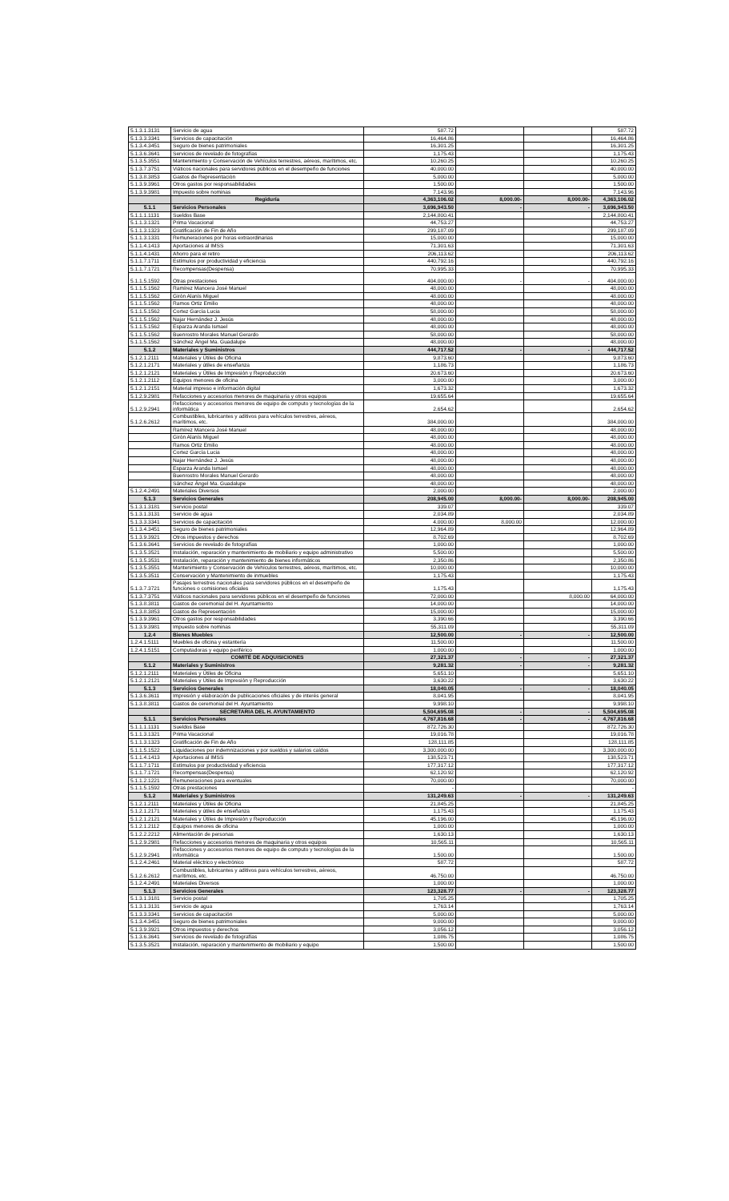| 5.1.3.1.3131 | Servicio de agua | 587.72 | | | 587.72 |
| 5.1.3.3.3341 | Servicios de capacitación | 16,464.86 | | | 16,464.86 |
| 5.1.3.4.3451 | Seguro de bienes patrimoniales | 16,301.25 | | | 16,301.25 |
| 5.1.3.6.3641 | Servicios de revelado de fotografías | 1,175.43 | | | 1,175.43 |
| 5.1.3.5.3551 | Mantenimiento y Conservación de Vehículos terrestres, aéreos, marítimos, etc. | 10,260.25 | | | 10,260.25 |
| 5.1.3.7.3751 | Viáticos nacionales para servidores públicos en el desempeño de funciones | 40,000.00 | | | 40,000.00 |
| 5.1.3.8.3853 | Gastos de Representación | 5,000.00 | | | 5,000.00 |
| 5.1.3.9.3961 | Otros gastos por responsabilidades | 1,500.00 | | | 1,500.00 |
| 5.1.3.9.3981 | Impuesto sobre nominas | 7,143.96 | | | 7,143.96 |
| | Regiduría | 4,363,106.02 | 8,000.00- | 8,000.00- | 4,363,106.02 |
| 5.1.1 | Servicios Personales | 3,696,943.50 | - | - | 3,696,943.50 |
| 5.1.1.1.1131 | Sueldos Base | 2,144,800.41 | | | 2,144,800.41 |
| 5.1.1.3.1321 | Prima Vacacional | 44,753.27 | | | 44,753.27 |
| 5.1.1.3.1323 | Gratificación de Fin de Año | 299,187.09 | | | 299,187.09 |
| 5.1.1.3.1331 | Remuneraciones por horas extraordinarias | 15,000.00 | | | 15,000.00 |
| 5.1.1.4.1413 | Aportaciones al IMSS | 71,301.63 | | | 71,301.63 |
| 5.1.1.4.1431 | Ahorro para el retiro | 206,113.62 | | | 206,113.62 |
| 5.1.1.7.1711 | Estímulos por productividad y eficiencia | 440,792.16 | | | 440,792.16 |
| 5.1.1.7.1721 | Recompensas(Despensa) | 70,995.33 | | | 70,995.33 |
| 5.1.1.5.1592 | Otras prestaciones | 404,000.00 | - | - | 404,000.00 |
| 5.1.1.5.1562 | Ramírez Mancera José Manuel | 48,000.00 | | | 48,000.00 |
| 5.1.1.5.1562 | Girón Alanís Miguel | 48,000.00 | | | 48,000.00 |
| 5.1.1.5.1562 | Ramos Ortiz Emilio | 48,000.00 | | | 48,000.00 |
| 5.1.1.5.1562 | Cortez García Lucia | 58,000.00 | | | 58,000.00 |
| 5.1.1.5.1562 | Najar Hernández J. Jesús | 48,000.00 | | | 48,000.00 |
| 5.1.1.5.1562 | Esparza Aranda Ismael | 48,000.00 | | | 48,000.00 |
| 5.1.1.5.1562 | Buenrostro Morales Manuel Gerardo | 58,000.00 | | | 58,000.00 |
| 5.1.1.5.1562 | Sánchez Ángel Ma. Guadalupe | 48,000.00 | | | 48,000.00 |
| 5.1.2 | Materiales y Suministros | 444,717.52 | - | - | 444,717.52 |
| 5.1.2.1.2111 | Materiales y Útiles de Oficina | 9,873.60 | | | 9,873.60 |
| 5.1.2.1.2171 | Materiales y útiles de enseñanza | 1,186.73 | | | 1,186.73 |
| 5.1.2.1.2121 | Materiales y Útiles de Impresión y Reproducción | 20,673.60 | | | 20,673.60 |
| 5.1.2.1.2112 | Equipos menores de oficina | 3,000.00 | | | 3,000.00 |
| 5.1.2.1.2151 | Material impreso e información digital | 1,673.32 | | | 1,673.32 |
| 5.1.2.9.2981 | Refacciones y accesorios menores de maquinaria y otros equipos | 19,655.64 | | | 19,655.64 |
| 5.1.2.9.2941 | Refacciones y accesorios menores de equipo de computo y tecnologías de la informática | 2,654.62 | | | 2,654.62 |
| 5.1.2.6.2612 | Combustibles, lubricantes y aditivos para vehículos terrestres, aéreos, marítimos, etc. | 384,000.00 | | | 384,000.00 |
| | Ramírez Mancera José Manuel | 48,000.00 | | | 48,000.00 |
| | Girón Alanís Miguel | 48,000.00 | | | 48,000.00 |
| | Ramos Ortiz Emilio | 48,000.00 | | | 48,000.00 |
| | Cortez García Lucia | 48,000.00 | | | 48,000.00 |
| | Najar Hernández J. Jesús | 48,000.00 | | | 48,000.00 |
| | Esparza Aranda Ismael | 48,000.00 | | | 48,000.00 |
| | Buenrostro Morales Manuel Gerardo | 48,000.00 | | | 48,000.00 |
| | Sánchez Ángel Ma. Guadalupe | 48,000.00 | | | 48,000.00 |
| 5.1.2.4.2491 | Materiales Diversos | 2,000.00 | | | 2,000.00 |
| 5.1.3 | Servicios Generales | 208,945.00 | 8,000.00- | 8,000.00- | 208,945.00 |
| 5.1.3.1.3181 | Servicio postal | 339.07 | | | 339.07 |
| 5.1.3.1.3131 | Servicio de agua | 2,034.89 | | | 2,034.89 |
| 5.1.3.3.3341 | Servicios de capacitación | 4,000.00 | 8,000.00 | | 12,000.00 |
| 5.1.3.4.3451 | Seguro de bienes patrimoniales | 12,964.89 | | | 12,964.89 |
| 5.1.3.9.3921 | Otros impuestos y derechos | 8,702.69 | | | 8,702.69 |
| 5.1.3.6.3641 | Servicios de revelado de fotografías | 1,000.00 | | | 1,000.00 |
| 5.1.3.5.3521 | Instalación, reparación y mantenimiento de mobiliario y equipo administrativo | 5,500.00 | | | 5,500.00 |
| 5.1.3.5.3531 | Instalación, reparación y mantenimiento de bienes informáticos | 2,350.86 | | | 2,350.86 |
| 5.1.3.5.3551 | Mantenimiento y Conservación de Vehículos terrestres, aéreos, marítimos, etc. | 10,000.00 | | | 10,000.00 |
| 5.1.3.5.3511 | Conservación y Mantenimiento de inmuebles | 1,175.43 | | | 1,175.43 |
| 5.1.3.7.3721 | Pasajes terrestres nacionales para servidores públicos en el desempeño de funciones o comisiones oficiales | 1,175.43 | | | 1,175.43 |
| 5.1.3.7.3751 | Viáticos nacionales para servidores públicos en el desempeño de funciones | 72,000.00 | | 8,000.00 | 64,000.00 |
| 5.1.3.8.3811 | Gastos de ceremonial del H. Ayuntamiento | 14,000.00 | | | 14,000.00 |
| 5.1.3.8.3853 | Gastos de Representación | 15,000.00 | | | 15,000.00 |
| 5.1.3.9.3961 | Otros gastos por responsabilidades | 3,390.66 | | | 3,390.66 |
| 5.1.3.9.3981 | Impuesto sobre nominas | 55,311.09 | | | 55,311.09 |
| 1.2.4 | Bienes Muebles | 12,500.00 | - | - | 12,500.00 |
| 1.2.4.1.5111 | Muebles de oficina y estantería | 11,500.00 | | | 11,500.00 |
| 1.2.4.1.5151 | Computadoras y equipo periférico | 1,000.00 | | | 1,000.00 |
| | COMITÉ DE ADQUISICIONES | 27,321.37 | - | - | 27,321.37 |
| 5.1.2 | Materiales y Suministros | 9,281.32 | - | - | 9,281.32 |
| 5.1.2.1.2111 | Materiales y Útiles de Oficina | 5,651.10 | | | 5,651.10 |
| 5.1.2.1.2121 | Materiales y Útiles de Impresión y Reproducción | 3,630.22 | | | 3,630.22 |
| 5.1.3 | Servicios Generales | 18,040.05 | - | - | 18,040.05 |
| 5.1.3.6.3611 | Impresión y elaboración de publicaciones oficiales y de interés general | 8,041.95 | | | 8,041.95 |
| 5.1.3.8.3811 | Gastos de ceremonial del H. Ayuntamiento | 9,998.10 | | | 9,998.10 |
| | SECRETARIA DEL H. AYUNTAMIENTO | 5,504,695.08 | - | - | 5,504,695.08 |
| 5.1.1 | Servicios Personales | 4,767,816.68 | - | - | 4,767,816.68 |
| 5.1.1.1.1131 | Sueldos Base | 872,726.30 | | | 872,726.30 |
| 5.1.1.3.1321 | Prima Vacacional | 19,016.78 | | | 19,016.78 |
| 5.1.1.3.1323 | Gratificación de Fin de Año | 128,111.85 | | | 128,111.85 |
| 5.1.1.5.1522 | Liquidaciones por indemnizaciones y por sueldos y salarios caídos | 3,300,000.00 | | | 3,300,000.00 |
| 5.1.1.4.1413 | Aportaciones al IMSS | 138,523.71 | | | 138,523.71 |
| 5.1.1.7.1711 | Estímulos por productividad y eficiencia | 177,317.12 | | | 177,317.12 |
| 5.1.1.7.1721 | Recompensas(Despensa) | 62,120.92 | | | 62,120.92 |
| 5.1.1.2.1221 | Remuneraciones para eventuales | 70,000.00 | | | 70,000.00 |
| 5.1.1.5.1592 | Otras prestaciones | - | | | - |
| 5.1.2 | Materiales y Suministros | 131,249.63 | - | - | 131,249.63 |
| 5.1.2.1.2111 | Materiales y Útiles de Oficina | 21,845.25 | | | 21,845.25 |
| 5.1.2.1.2171 | Materiales y útiles de enseñanza | 1,175.43 | | | 1,175.43 |
| 5.1.2.1.2121 | Materiales y Útiles de Impresión y Reproducción | 45,196.00 | | | 45,196.00 |
| 5.1.2.1.2112 | Equipos menores de oficina | 1,000.00 | | | 1,000.00 |
| 5.1.2.2.2212 | Alimentación de personas | 1,630.13 | | | 1,630.13 |
| 5.1.2.9.2981 | Refacciones y accesorios menores de maquinaria y otros equipos | 10,565.11 | | | 10,565.11 |
| 5.1.2.9.2941 | Refacciones y accesorios menores de equipo de computo y tecnologías de la informática | 1,500.00 | | | 1,500.00 |
| 5.1.2.4.2461 | Material eléctrico y electrónico | 587.72 | | | 587.72 |
| 5.1.2.6.2612 | Combustibles, lubricantes y aditivos para vehículos terrestres, aéreos, marítimos, etc. | 46,750.00 | | | 46,750.00 |
| 5.1.2.4.2491 | Materiales Diversos | 1,000.00 | | | 1,000.00 |
| 5.1.3 | Servicios Generales | 123,328.77 | - | - | 123,328.77 |
| 5.1.3.1.3181 | Servicio postal | 1,705.25 | | | 1,705.25 |
| 5.1.3.1.3131 | Servicio de agua | 1,763.14 | | | 1,763.14 |
| 5.1.3.3.3341 | Servicios de capacitación | 5,000.00 | | | 5,000.00 |
| 5.1.3.4.3451 | Seguro de bienes patrimoniales | 9,000.00 | | | 9,000.00 |
| 5.1.3.9.3921 | Otros impuestos y derechos | 3,056.12 | | | 3,056.12 |
| 5.1.3.6.3641 | Servicios de revelado de fotografías | 1,086.75 | | | 1,086.75 |
| 5.1.3.5.3521 | Instalación, reparación y mantenimiento de mobiliario y equipo | 1,500.00 | | | 1,500.00 |